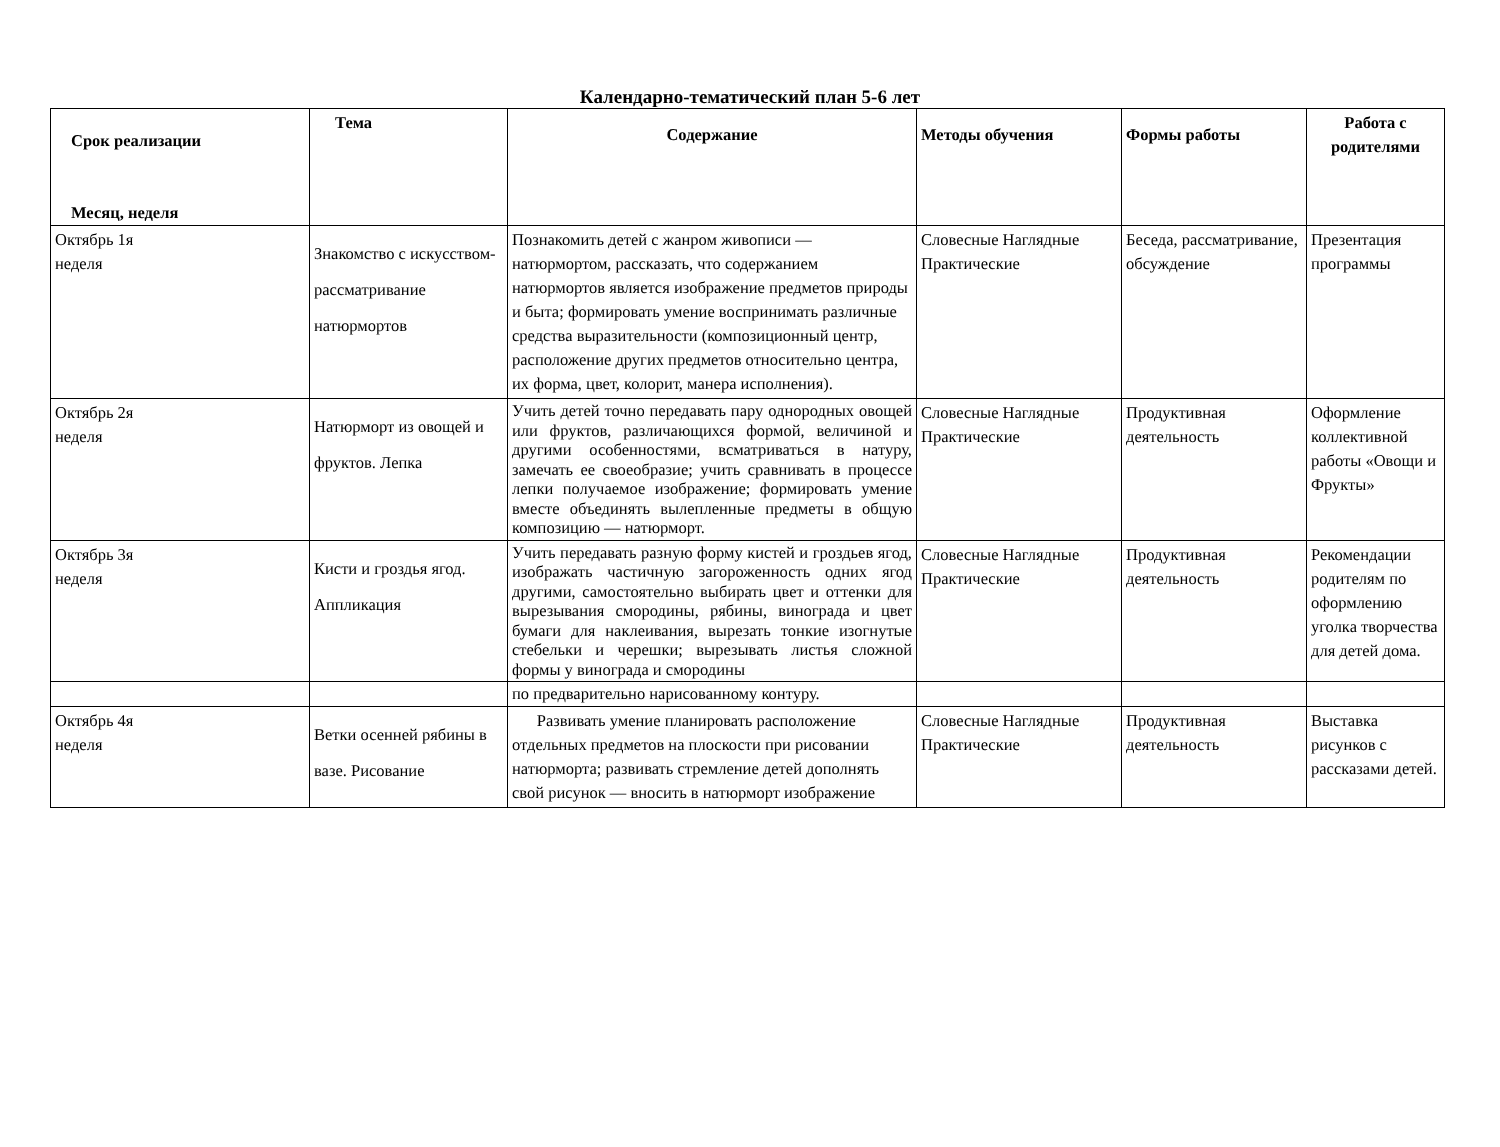Календарно-тематический план 5-6 лет
| Срок реализации Месяц, неделя | Тема | Содержание | Методы обучения | Формы работы | Работа с родителями |
| --- | --- | --- | --- | --- | --- |
| Октябрь 1я неделя | Знакомство с искусством-рассматривание натюрмортов | Познакомить детей с жанром живописи — натюрмортом, рассказать, что содержанием натюрмортов является изображение предметов природы и быта; формировать умение воспринимать различные средства выразительности (композиционный центр, расположение других предметов относительно центра, их форма, цвет, колорит, манера исполнения). | Словесные Наглядные Практические | Беседа, рассматривание, обсуждение | Презентация программы |
| Октябрь 2я неделя | Натюрморт из овощей и фруктов. Лепка | Учить детей точно передавать пару однородных овощей или фруктов, различающихся формой, величиной и другими особенностями, всматриваться в натуру, замечать ее своеобразие; учить сравнивать в процессе лепки получаемое изображение; формировать умение вместе объединять вылепленные предметы в общую композицию — натюрморт. | Словесные Наглядные Практические | Продуктивная деятельность | Оформление коллективной работы «Овощи и Фрукты» |
| Октябрь 3я неделя | Кисти и гроздья ягод. Аппликация | Учить передавать разную форму кистей и гроздьев ягод, изображать частичную загороженность одних ягод другими, самостоятельно выбирать цвет и оттенки для вырезывания смородины, рябины, винограда и цвет бумаги для наклеивания, вырезать тонкие изогнутые стебельки и черешки; вырезывать листья сложной формы у винограда и смородины | Словесные Наглядные Практические | Продуктивная деятельность | Рекомендации родителям по оформлению уголка творчества для детей дома. |
| | | по предварительно нарисованному контуру. | | | |
| Октябрь 4я неделя | Ветки осенней рябины в вазе. Рисование | Развивать умение планировать расположение отдельных предметов на плоскости при рисовании натюрморта; развивать стремление детей дополнять свой рисунок — вносить в натюрморт изображение | Словесные Наглядные Практические | Продуктивная деятельность | Выставка рисунков с рассказами детей. |